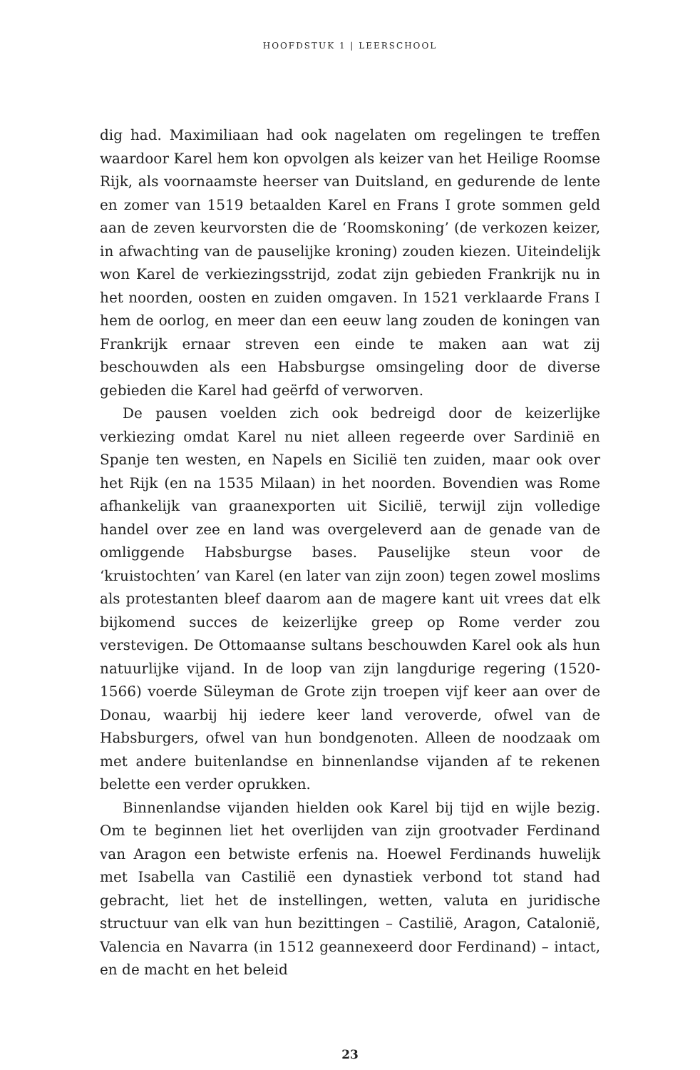HOOFDSTUK 1 | LEERSCHOOL
dig had. Maximiliaan had ook nagelaten om regelingen te treffen waardoor Karel hem kon opvolgen als keizer van het Heilige Roomse Rijk, als voornaamste heerser van Duitsland, en gedurende de lente en zomer van 1519 betaalden Karel en Frans I grote sommen geld aan de zeven keurvorsten die de ‘Roomskoning’ (de verkozen keizer, in afwachting van de pauselijke kroning) zouden kiezen. Uiteindelijk won Karel de verkiezingsstrijd, zodat zijn gebieden Frankrijk nu in het noorden, oosten en zuiden omgaven. In 1521 verklaarde Frans I hem de oorlog, en meer dan een eeuw lang zouden de koningen van Frankrijk ernaar streven een einde te maken aan wat zij beschouwden als een Habsburgse omsingeling door de diverse gebieden die Karel had geërfd of verworven.
De pausen voelden zich ook bedreigd door de keizerlijke verkiezing omdat Karel nu niet alleen regeerde over Sardinië en Spanje ten westen, en Napels en Sicilië ten zuiden, maar ook over het Rijk (en na 1535 Milaan) in het noorden. Bovendien was Rome afhankelijk van graanexporten uit Sicilië, terwijl zijn volledige handel over zee en land was overgeleverd aan de genade van de omliggende Habsburgse bases. Pauselijke steun voor de ‘kruistochten’ van Karel (en later van zijn zoon) tegen zowel moslims als protestanten bleef daarom aan de magere kant uit vrees dat elk bijkomend succes de keizerlijke greep op Rome verder zou verstevigen. De Ottomaanse sultans beschouwden Karel ook als hun natuurlijke vijand. In de loop van zijn langdurige regering (1520-1566) voerde Süleyman de Grote zijn troepen vijf keer aan over de Donau, waarbij hij iedere keer land veroverde, ofwel van de Habsburgers, ofwel van hun bondgenoten. Alleen de noodzaak om met andere buitenlandse en binnenlandse vijanden af te rekenen belette een verder oprukken.
Binnenlandse vijanden hielden ook Karel bij tijd en wijle bezig. Om te beginnen liet het overlijden van zijn grootvader Ferdinand van Aragon een betwiste erfenis na. Hoewel Ferdinands huwelijk met Isabella van Castilië een dynastiek verbond tot stand had gebracht, liet het de instellingen, wetten, valuta en juridische structuur van elk van hun bezittingen – Castilië, Aragon, Catalonië, Valencia en Navarra (in 1512 geannexeerd door Ferdinand) – intact, en de macht en het beleid
23